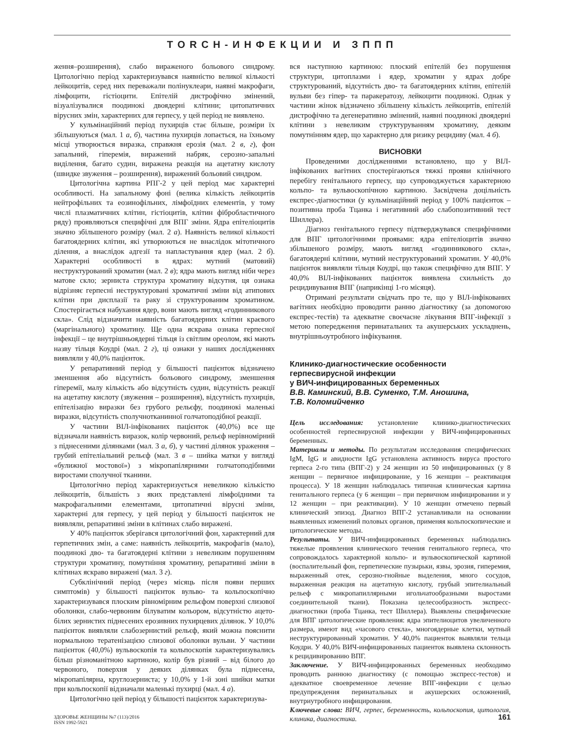TORCH-ИНФЕКЦИИ И ЗППП
ження–розширення), слабо вираженого больового синдрому. Цитологічно період характеризувався наявністю великої кількості лейкоцитів, серед них переважали полінуклеари, наявні макрофаги, лімфоцити, гістіоцити. Епітелій дистрофічно змінений, візуалізувалися поодинокі двоядерні клітини; цитопатичних вірусних змін, характерних для герпесу, у цей період не виявлено.
У кульмінаційний період пухирців стає більше, розміри їх збільшуються (мал. 1 а, б), частина пухирців лопається, на їхньому місці утворюється виразка, справжня ерозія (мал. 2 в, г), фон запальний, гіперемія, виражений набряк, серозно-запальні виділення, багато судин, виражена реакція на ацетатну кислоту (швидке звуження – розширення), виражений больовий синдром.
Цитологічна картина РПГ-2 у цей період має характерні особливості. На запальному фоні (велика кількість лейкоцитів нейтрофільних та еозинофільних, лімфоїдних елементів, у тому числі плазматичних клітин, гістіоцитів, клітин фібробластичного ряду) проявляються специфічні для ВПГ зміни. Ядра епітеліоцитів значно збільшеного розміру (мал. 2 а). Наявність великої кількості багатоядерних клітин, які утворюються не внаслідок мітотичного ділення, а внаслідок адгезії та напластування ядер (мал. 2 б). Характерні особливості в ядрах: мутний (матовий) неструктурований хроматин (мал. 2 в); ядра мають вигляд ніби через матове скло; зерниста структура хроматину відсутня, ця ознака відрізняє герпесні неструктуровані хроматичні зміни від атипових клітин при дисплазії та раку зі структурованим хроматином. Спостерігається набухання ядер, вони мають вигляд «годинникового скла». Слід відзначити наявність багатоядерних клітин краєвого (маргінального) хроматину. Ще одна яскрава ознака герпесної інфекції – це внутрішньоядерні тільця із світлим ореолом, які мають назву тільця Коудрі (мал. 2 г), ці ознаки у наших дослідженнях виявляли у 40,0% пацієнток.
У репаративний період у більшості пацієнток відзначено зменшення або відсутність больового синдрому, зменшення гіперемії, малу кількість або відсутність судин, відсутність реакції на ацетатну кислоту (звуження – розширення), відсутність пухирців, епітелізацію виразки без грубого рельєфу, поодинокі маленькі виразки, відсутність сполучнотканинної голчатоподібної реакції.
У частини ВІЛ-інфікованих пацієнток (40,0%) все ще відзначали наявність виразок, колір червоний, рельєф нерівномірний з піднесеними ділянками (мал. 3 а, б), у частині ділянок ураження – грубий епітеліальний рельєф (мал. 3 в – шийка матки у вигляді «булижної мостової») з мікропапілярними голчатоподібними виростами сполучної тканини.
Цитологічно період характеризується невеликою кількістю лейкоцитів, більшість з яких представлені лімфоїдними та макрофагальними елементами, цитопатичні вірусні зміни, характерні для герпесу, у цей період у більшості пацієнток не виявляли, репаративні зміни в клітинах слабо виражені.
У 40% пацієнток зберігався цитологічний фон, характерний для герпетичних змін, а саме: наявність лейкоцитів, макрофагів (мало), поодинокі дво- та багатоядерні клітини з невеликим порушенням структури хроматину, помутніння хроматину, репаративні зміни в клітинах яскраво виражені (мал. 3 г).
Субклінічний період (через місяць після появи перших симптомів) у більшості пацієнток вульво- та кольпоскопічно характеризувався плоским рівномірним рельєфом поверхні слизової оболонки, слабо-червоним білуватим кольором, відсутністю ацето-білих зернистих піднесених ерозивних пухирцевих ділянок. У 10,0% пацієнток виявляли слабозернистий рельєф, який можна пояснити нормальною тератенізацією слизової оболонки вульви. У частини пацієнток (40,0%) вульвоскопія та кольпоскопія характеризувались більш різноманітною картиною, колір був різний – від білого до червоного, поверхня у деяких ділянках була піднесена, мікропапілярна, круглозерниста; у 10,0% у 1-й зоні шийки матки при кольпоскопії відзначали маленькі пухирці (мал. 4 а).
Цитологічно цей період у більшості пацієнток характеризува-
вся наступною картиною: плоский епітелій без порушення структури, цитоплазми і ядер, хроматин у ядрах добре структурований, відсутність дво- та багатоядерних клітин, епітелій вульви без гіпер- та паракератозу, лейкоцити поодинокі. Однак у частини жінок відзначено збільшену кількість лейкоцитів, епітелій дистрофічно та дегенеративно змінений, наявні поодинокі двоядерні клітини з невеликим структуруванням хроматину, деяким помутнінням ядер, що характерно для ризику рецидиву (мал. 4 б).
ВИСНОВКИ
Проведеними дослідженнями встановлено, що у ВІЛ-інфікованих вагітних спостерігаються тяжкі прояви клінічного перебігу генітального герпесу, що супроводжується характерною кольпо- та вульвоскопічною картиною. Засвідчена доцільність експрес-діагностики (у кульмінаційний період у 100% пацієнток – позитивна проба Тцанка і негативний або слабопозитивний тест Шиллера).
Діагноз генітального герпесу підтверджувався специфічними для ВПГ цитологічними проявами: ядра епітеліоцитів значно збільшеного розміру, мають вигляд «годинникового скла», багатоядерні клітини, мутний неструктурований хроматин. У 40,0% пацієнток виявляли тільця Коудрі, що також специфічно для ВПГ. У 40,0% ВІЛ-інфікованих пацієнток виявлена схильність до рецидивування ВПГ (наприкінці 1-го місяця).
Отримані результати свідчать про те, що у ВІЛ-інфікованих вагітних необхідно проводити ранню діагностику (за допомогою експрес-тестів) та адекватне своєчасне лікування ВПГ-інфекції з метою попередження перинатальних та акушерських ускладнень, внутрішньоутробного інфікування.
Клинико-диагностические особенности
герпесвирусной инфекции
у ВИЧ-инфицированных беременных
В.В. Каминский, В.В. Суменко, Т.М. Аношина,
Т.В. Коломийченко
Цель исследования: установление клинико-диагностических особенностей герпесвирусной инфекции у ВИЧ-инфицированных беременных.
Материалы и методы. По результатам исследования специфических IgM, IgG и авидности IgG установлена активность вируса простого герпеса 2-го типа (ВПГ-2) у 24 женщин из 50 инфицированных (у 8 женщин – первичное инфицирование, у 16 женщин – реактивация процесса). У 18 женщин наблюдалась типичная клиническая картина генитального герпеса (у 6 женщин – при первичном инфицировании и у 12 женщин – при реактивации). У 10 женщин отмечено первый клинический эпизод. Диагноз ВПГ-2 устанавливали на основании выявленных изменений половых органов, применяя кольпоскопические и цитологические методы.
Результаты. У ВИЧ-инфицированных беременных наблюдались тяжелые проявления клинического течения генитального герпеса, что сопровождалось характерной кольпо- и вульвоскопической картиной (воспалительный фон, герпетические пузырьки, язвы, эрозия, гиперемия, выраженный отек, серозно-гнойные выделения, много сосудов, выраженная реакция на ацетатную кислоту, грубый эпителиальный рельеф с микропапиллярными игольчатообразными выростами соединительной ткани). Показана целесообразность экспресс-диагностики (проба Тцанка, тест Шиллера). Выявлены специфические для ВПГ цитологические проявления: ядра эпителиоцитов увеличенного размера, имеют вид «часового стекла», многоядерные клетки, мутный неструктурированный хроматин. У 40,0% пациенток выявляли тельца Коудри. У 40,0% ВИЧ-инфицированных пациенток выявлена склонность к рецидивированию ВПГ.
Заключение. У ВИЧ-инфицированных беременных необходимо проводить раннюю диагностику (с помощью экспресс-тестов) и адекватное своевременное лечение ВПГ-инфекции с целью предупреждения перинатальных и акушерских осложнений, внутриутробного инфицирования.
Ключевые слова: ВИЧ, герпес, беременность, кольпоскопия, цитология, клиника, диагностика.
ЗДОРОВЬЕ ЖЕНЩИНЫ №7 (113)/2016
ISSN 1992-5921
161